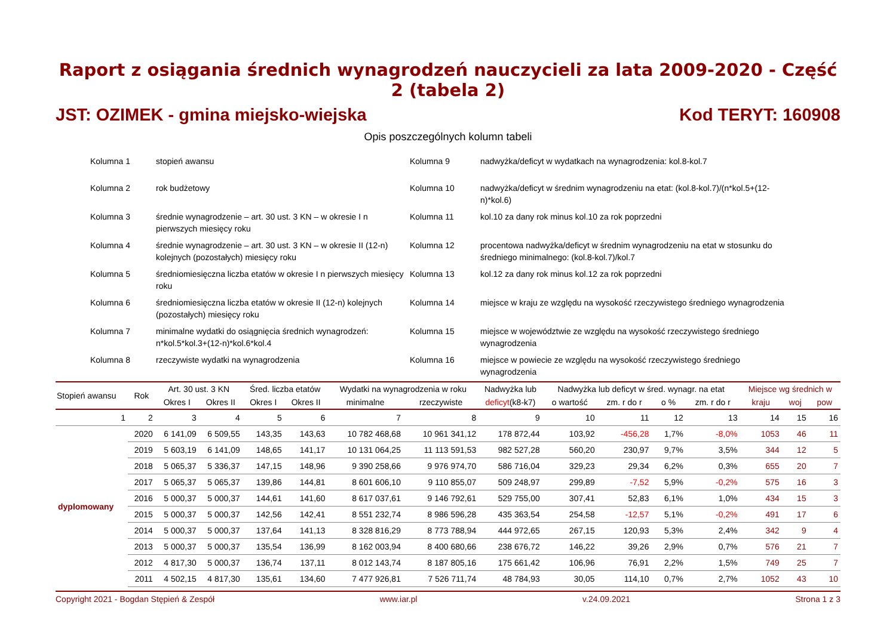Raport z osiągania średnich wynagrodzeń nauczycieli za lata 2009-2020 - Część 2 (tabela 2)
JST: OZIMEK - gmina miejsko-wiejska Kod TERYT: 160908
Opis poszczególnych kolumn tabeli
Kolumna 1
stopień awansu
Kolumna 9
nadwyżka/deficyt w wydatkach na wynagrodzenia: kol.8-kol.7
Kolumna 2
rok budżetowy
Kolumna 10
nadwyżka/deficyt w średnim wynagrodzeniu na etat: (kol.8-kol.7)/(n*kol.5+(12-n)*kol.6)
Kolumna 3
średnie wynagrodzenie – art. 30 ust. 3 KN – w okresie I n pierwszych miesięcy roku
Kolumna 11
kol.10 za dany rok minus kol.10 za rok poprzedni
Kolumna 4
średnie wynagrodzenie – art. 30 ust. 3 KN – w okresie II (12-n) kolejnych (pozostałych) miesięcy roku
Kolumna 12
procentowa nadwyżka/deficyt w średnim wynagrodzeniu na etat w stosunku do średniego minimalnego: (kol.8-kol.7)/kol.7
Kolumna 5
średniomiesięczna liczba etatów w okresie I n pierwszych miesięcy roku
Kolumna 13
kol.12 za dany rok minus kol.12 za rok poprzedni
Kolumna 6
średniomiesięczna liczba etatów w okresie II (12-n) kolejnych (pozostałych) miesięcy roku
Kolumna 14
miejsce w kraju ze względu na wysokość rzeczywistego średniego wynagrodzenia
Kolumna 7
minimalne wydatki do osiągnięcia średnich wynagrodzeń: n*kol.5*kol.3+(12-n)*kol.6*kol.4
Kolumna 15
miejsce w województwie ze względu na wysokość rzeczywistego średniego wynagrodzenia
Kolumna 8
rzeczywiste wydatki na wynagrodzenia
Kolumna 16
miejsce w powiecie ze względu na wysokość rzeczywistego średniego wynagrodzenia
| Stopień awansu | Rok | Art. 30 ust. 3 KN | | Śred. liczba etatów | | Wydatki na wynagrodzenia w roku | | Nadwyżka lub | Nadwyżka lub deficyt w śred. wynagr. na etat | | | | Miejsce wg średnich w | | |
| --- | --- | --- | --- | --- | --- | --- | --- | --- | --- | --- | --- | --- | --- | --- | --- |
| | | Okres I | Okres II | Okres I | Okres II | minimalne | rzeczywiste | deficyt (k8-k7) | o wartość | zm. r do r | o % | zm. r do r | kraju | woj | pow |
| 1 | 2 | 3 | 4 | 5 | 6 | 7 | 8 | 9 | 10 | 11 | 12 | 13 | 14 | 15 | 16 |
| dyplomowany | 2020 | 6 141,09 | 6 509,55 | 143,35 | 143,63 | 10 782 468,68 | 10 961 341,12 | 178 872,44 | 103,92 | -456,28 | 1,7% | -8,0% | 1053 | 46 | 11 |
| | 2019 | 5 603,19 | 6 141,09 | 148,65 | 141,17 | 10 131 064,25 | 11 113 591,53 | 982 527,28 | 560,20 | 230,97 | 9,7% | 3,5% | 344 | 12 | 5 |
| | 2018 | 5 065,37 | 5 336,37 | 147,15 | 148,96 | 9 390 258,66 | 9 976 974,70 | 586 716,04 | 329,23 | 29,34 | 6,2% | 0,3% | 655 | 20 | 7 |
| | 2017 | 5 065,37 | 5 065,37 | 139,86 | 144,81 | 8 601 606,10 | 9 110 855,07 | 509 248,97 | 299,89 | -7,52 | 5,9% | -0,2% | 575 | 16 | 3 |
| | 2016 | 5 000,37 | 5 000,37 | 144,61 | 141,60 | 8 617 037,61 | 9 146 792,61 | 529 755,00 | 307,41 | 52,83 | 6,1% | 1,0% | 434 | 15 | 3 |
| | 2015 | 5 000,37 | 5 000,37 | 142,56 | 142,41 | 8 551 232,74 | 8 986 596,28 | 435 363,54 | 254,58 | -12,57 | 5,1% | -0,2% | 491 | 17 | 6 |
| | 2014 | 5 000,37 | 5 000,37 | 137,64 | 141,13 | 8 328 816,29 | 8 773 788,94 | 444 972,65 | 267,15 | 120,93 | 5,3% | 2,4% | 342 | 9 | 4 |
| | 2013 | 5 000,37 | 5 000,37 | 135,54 | 136,99 | 8 162 003,94 | 8 400 680,66 | 238 676,72 | 146,22 | 39,26 | 2,9% | 0,7% | 576 | 21 | 7 |
| | 2012 | 4 817,30 | 5 000,37 | 136,74 | 137,11 | 8 012 143,74 | 8 187 805,16 | 175 661,42 | 106,96 | 76,91 | 2,2% | 1,5% | 749 | 25 | 7 |
| | 2011 | 4 502,15 | 4 817,30 | 135,61 | 134,60 | 7 477 926,81 | 7 526 711,74 | 48 784,93 | 30,05 | 114,10 | 0,7% | 2,7% | 1052 | 43 | 10 |
Copyright 2021 - Bogdan Stępień & Zespół www.iar.pl v.24.09.2021 Strona 1 z 3